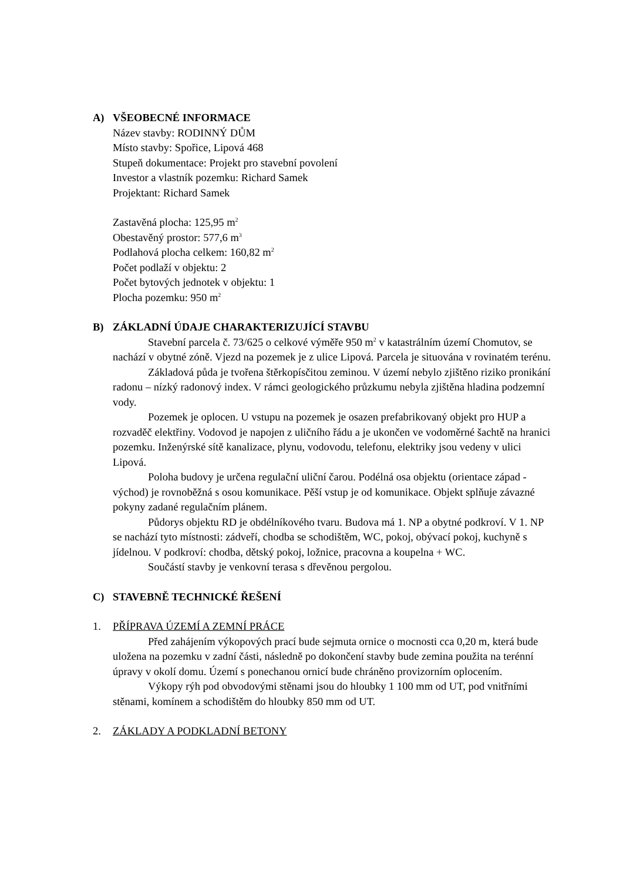A) VŠEOBECNÉ INFORMACE
Název stavby: RODINNÝ DŮM
Místo stavby: Spořice, Lipová 468
Stupeň dokumentace: Projekt pro stavební povolení
Investor a vlastník pozemku: Richard Samek
Projektant: Richard Samek
Zastavěná plocha: 125,95 m<sup>2</sup>
Obestavěný prostor: 577,6 m<sup>3</sup>
Podlahová plocha celkem: 160,82 m<sup>2</sup>
Počet podlaží v objektu: 2
Počet bytových jednotek v objektu: 1
Plocha pozemku: 950 m<sup>2</sup>
B) ZÁKLADNÍ ÚDAJE CHARAKTERIZUJÍCÍ STAVBU
Stavební parcela č. 73/625 o celkové výměře 950 m<sup>2</sup> v katastrálním území Chomutov, se nachází v obytné zóně. Vjezd na pozemek je z ulice Lipová. Parcela je situována v rovinatém terénu.
Základová půda je tvořena štěrkopísčitou zeminou. V území nebylo zjištěno riziko pronikání radonu – nízký radonový index. V rámci geologického průzkumu nebyla zjištěna hladina podzemní vody.
Pozemek je oplocen. U vstupu na pozemek je osazen prefabrikovaný objekt pro HUP a rozvaděč elektřiny. Vodovod je napojen z uličního řádu a je ukončen ve vodoměrné šachtě na hranici pozemku. Inženýrské sítě kanalizace, plynu, vodovodu, telefonu, elektriky jsou vedeny v ulici Lipová.
Poloha budovy je určena regulační uliční čarou. Podélná osa objektu (orientace západ - východ) je rovnoběžná s osou komunikace. Pěší vstup je od komunikace. Objekt splňuje závazné pokyny zadané regulačním plánem.
Půdorys objektu RD je obdélníkového tvaru. Budova má 1. NP a obytné podkroví. V 1. NP se nachází tyto místnosti: zádveří, chodba se schodištěm, WC, pokoj, obývací pokoj, kuchyně s jídelnou. V podkroví: chodba, dětský pokoj, ložnice, pracovna a koupelna + WC.
Součástí stavby je venkovní terasa s dřevěnou pergolou.
C) STAVEBNĚ TECHNICKÉ ŘEŠENÍ
1. PŘÍPRAVA ÚZEMÍ A ZEMNÍ PRÁCE
Před zahájením výkopových prací bude sejmuta ornice o mocnosti cca 0,20 m, která bude uložena na pozemku v zadní části, následně po dokončení stavby bude zemina použita na terénní úpravy v okolí domu. Území s ponechanou ornicí bude chráněno provizorním oplocením.
Výkopy rýh pod obvodovými stěnami jsou do hloubky 1 100 mm od UT, pod vnitřními stěnami, komínem a schodištěm do hloubky 850 mm od UT.
2. ZÁKLADY A PODKLADNÍ BETONY